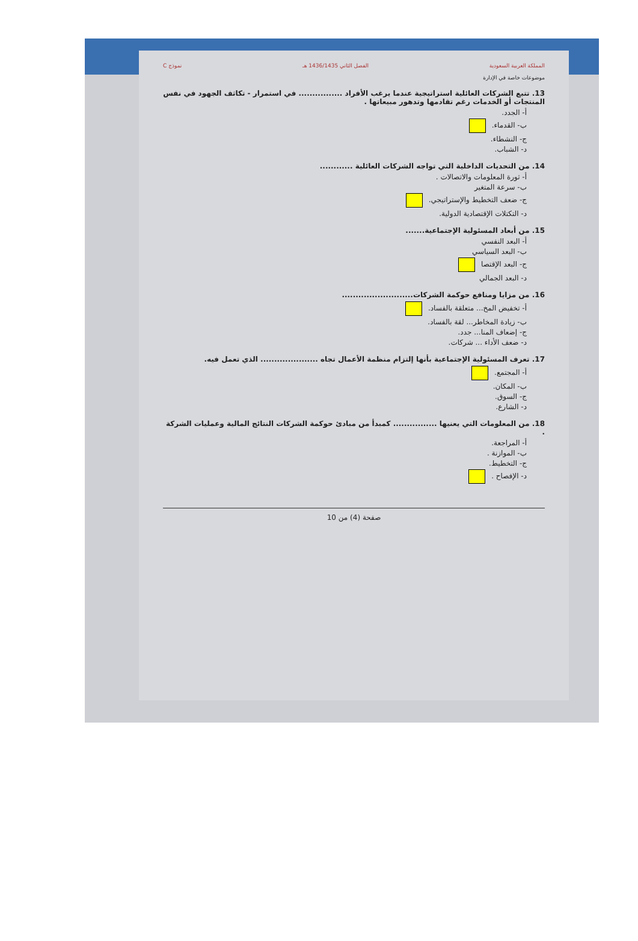المملكة العربية السعودية الفصل الثاني 1436/1435 هـ نموذج C
موضوعات خاصة في الإدارة
13. تتبع الشركات العائلية استراتيجية عندما يرغب الأفراد ................ في استمرار - تكاثف الجهود في نفس المنتجات أو الخدمات رغم تقادمها وتدهور مبيعاتها .
أ- الجدد.
ب- القدماء.
ج- النشطاء.
د- الشباب.
14. من التحديات الداخلية التي تواجه الشركات العائلية ............
أ- ثورة المعلومات والاتصالات .
ب- سرعة المتغير
ج- ضعف التخطيط والإستراتيجي.
د- التكتلات الإقتصادية الدولية.
15. من أبعاد المسئولية الإجتماعية.......
أ- البعد النفسي
ب- البعد السياسي
ج- البعد الإقتصا
د- البعد الجمالي
16. من مزايا ومنافع حوكمة الشركات..........................
أ- تخفيض المخ... متعلقة بالفساد.
ب- زيادة المخاطر... لقة بالفساد.
ج- إضعاف المنا... جدد.
د- ضعف الأداء ... شركات.
17. تعرف المسئولية الإجتماعية بأنها إلتزام منظمة الأعمال تجاه ..................... الذي تعمل فيه.
أ- المجتمع.
ب- المكان.
ج- السوق.
د- الشارع.
18. من المعلومات التي يعنيها ................ كمبدأ من مبادئ حوكمة الشركات النتائج المالية وعمليات الشركة .
أ- المراجعة.
ب- الموازنة .
ج- التخطيط.
د- الإفصاح .
صفحة (4) من 10